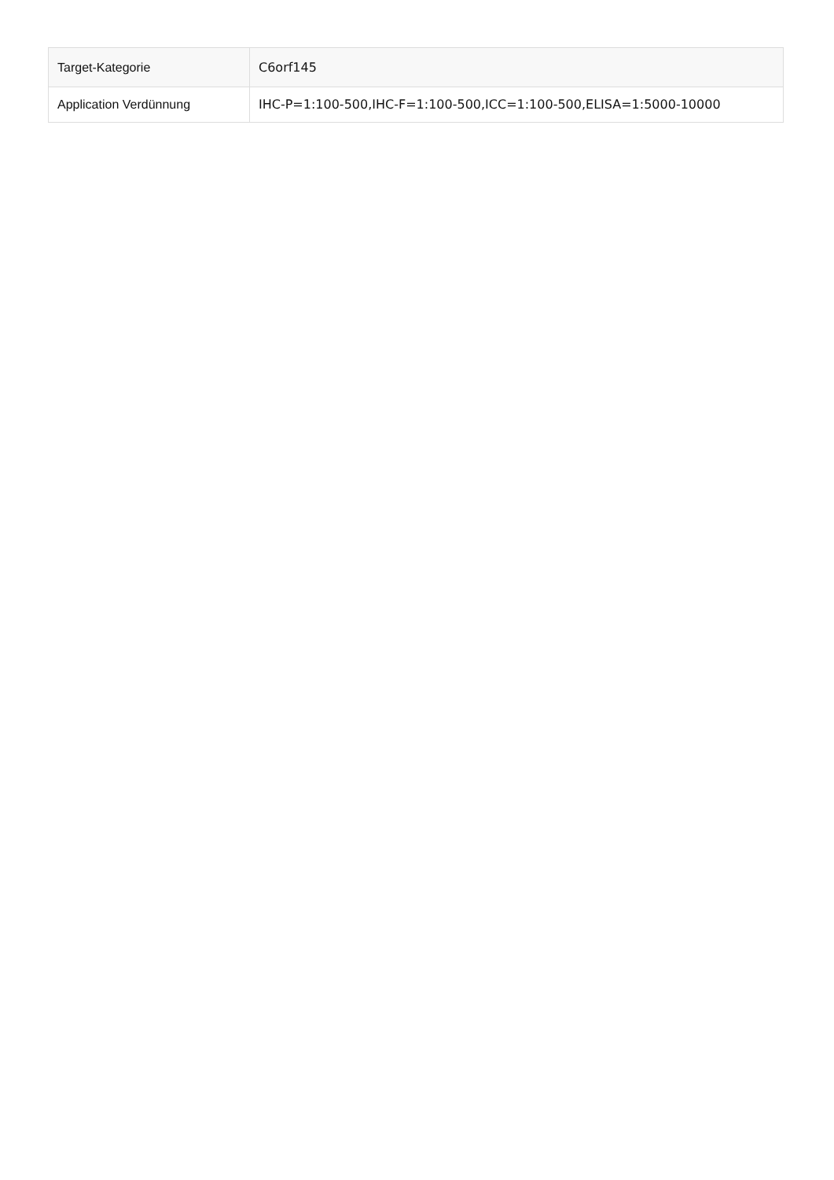| Target-Kategorie | C6orf145 |
| Application Verdünnung | IHC-P=1:100-500,IHC-F=1:100-500,ICC=1:100-500,ELISA=1:5000-10000 |